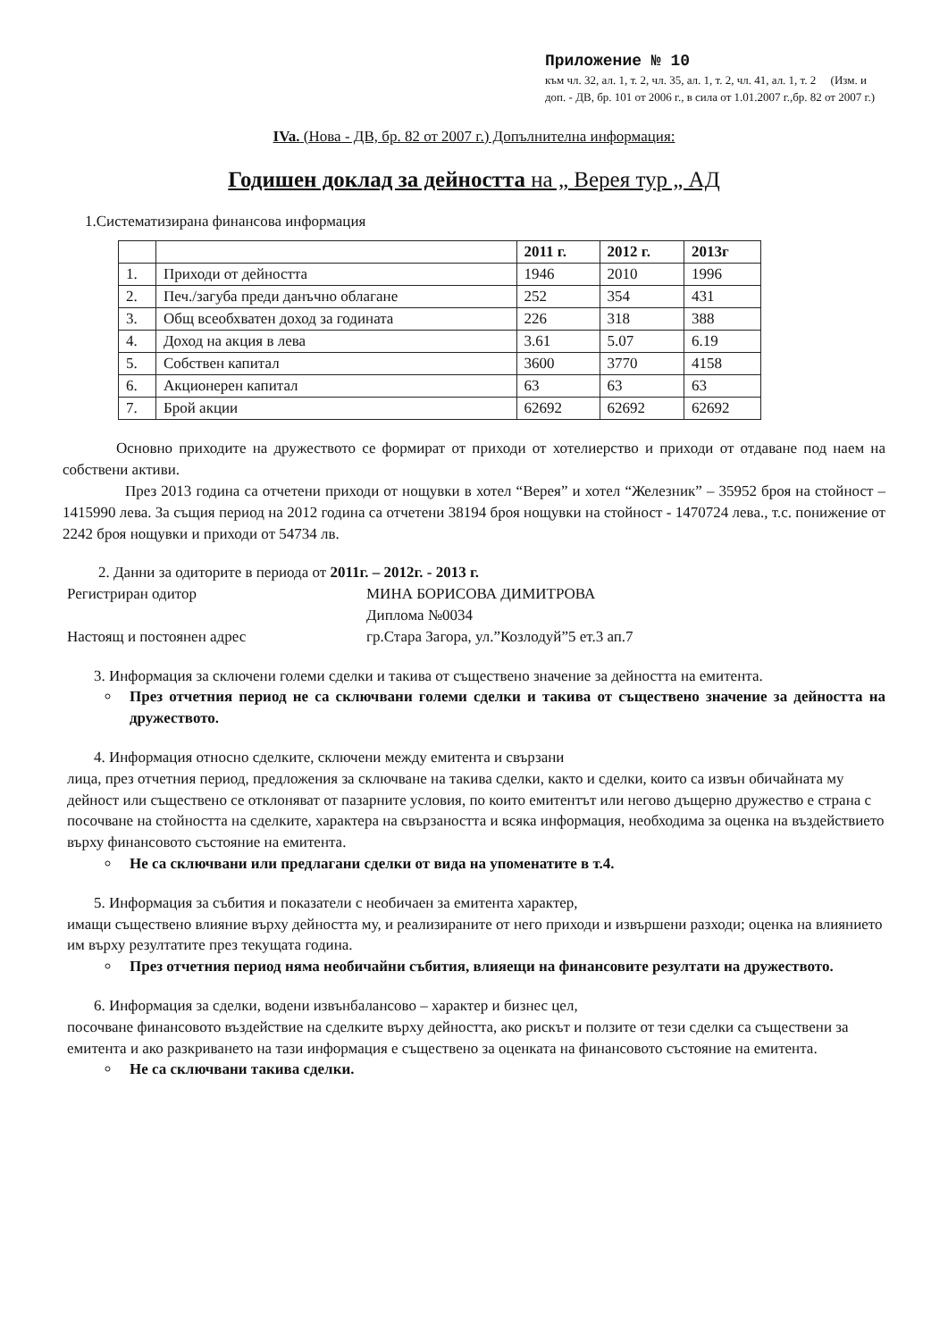Приложение № 10
към чл. 32, ал. 1, т. 2, чл. 35, ал. 1, т. 2, чл. 41, ал. 1, т. 2 (Изм. и доп. - ДВ, бр. 101 от 2006 г., в сила от 1.01.2007 г.,бр. 82 от 2007 г.)
IVa. (Нова - ДВ, бр. 82 от 2007 г.) Допълнителна информация:
Годишен доклад за дейността на „ Верея тур „ АД
1.Систематизирана финансова информация
| | | 2011 г. | 2012 г. | 2013г |
| --- | --- | --- | --- | --- |
| 1. | Приходи от дейността | 1946 | 2010 | 1996 |
| 2. | Печ./загуба преди данъчно облагане | 252 | 354 | 431 |
| 3. | Общ всеобхватен доход за годината | 226 | 318 | 388 |
| 4. | Доход на акция в лева | 3.61 | 5.07 | 6.19 |
| 5. | Собствен капитал | 3600 | 3770 | 4158 |
| 6. | Акционерен капитал | 63 | 63 | 63 |
| 7. | Брой акции | 62692 | 62692 | 62692 |
Основно приходите на дружеството се формират от приходи от хотелиерство и приходи от отдаване под наем на собствени активи.
През 2013 година са отчетени приходи от нощувки в хотел “Верея” и хотел “Железник” – 35952 броя на стойност – 1415990 лева. За същия период на 2012 година са отчетени 38194 броя нощувки на стойност - 1470724 лева., т.с. понижение от 2242 броя нощувки и приходи от 54734 лв.
2. Данни за одиторите в периода от 2011г. – 2012г. - 2013 г.
Регистриран одитор МИНА БОРИСОВА ДИМИТРОВА
Диплома №0034
Настоящ и постоянен адрес гр.Стара Загора, ул.”Козлодуй”5 ет.3 ап.7
3. Информация за сключени големи сделки и такива от съществено значение за дейността на емитента.
През отчетния период не са сключвани големи сделки и такива от съществено значение за дейността на дружеството.
4. Информация относно сделките, сключени между емитента и свързани
лица, през отчетния период, предложения за сключване на такива сделки, както и сделки, които са извън обичайната му дейност или съществено се отклоняват от пазарните условия, по които емитентът или негово дъщерно дружество е страна с посочване на стойността на сделките, характера на свързаността и всяка информация, необходима за оценка на въздействието върху финансовото състояние на емитента.
Не са сключвани или предлагани сделки от вида на упоменатите в т.4.
5. Информация за събития и показатели с необичаен за емитента характер,
имащи съществено влияние върху дейността му, и реализираните от него приходи и извършени разходи; оценка на влиянието им върху резултатите през текущата година.
През отчетния период няма необичайни събития, влияещи на финансовите резултати на дружеството.
6. Информация за сделки, водени извънбалансово – характер и бизнес цел,
посочване финансовото въздействие на сделките върху дейността, ако рискът и ползите от тези сделки са съществени за емитента и ако разкриването на тази информация е съществено за оценката на финансовото състояние на емитента.
Не са сключвани такива сделки.